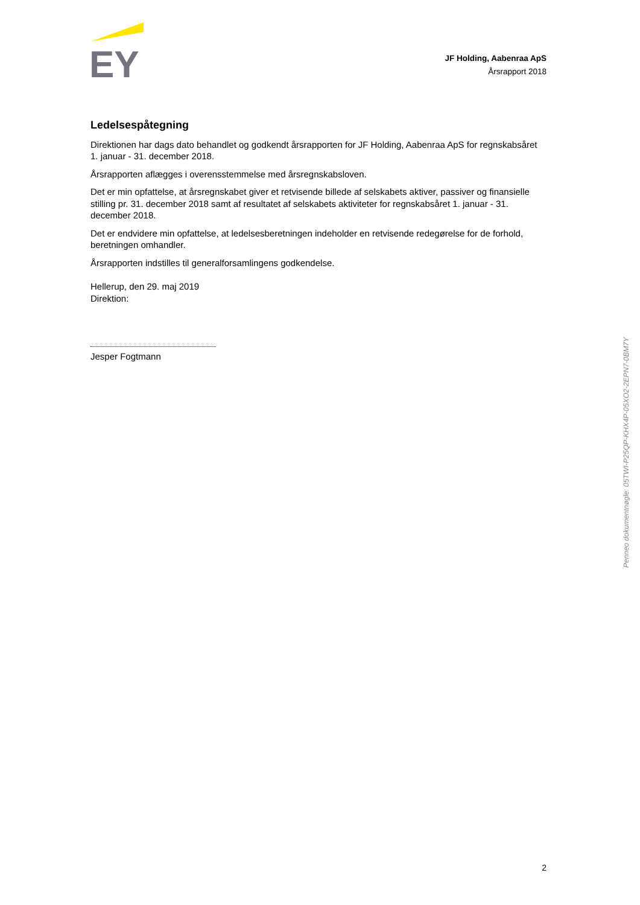EY
JF Holding, Aabenraa ApS
Årsrapport 2018
Ledelsespåtegning
Direktionen har dags dato behandlet og godkendt årsrapporten for JF Holding, Aabenraa ApS for regnskabsåret 1. januar - 31. december 2018.
Årsrapporten aflægges i overensstemmelse med årsregnskabsloven.
Det er min opfattelse, at årsregnskabet giver et retvisende billede af selskabets aktiver, passiver og finansielle stilling pr. 31. december 2018 samt af resultatet af selskabets aktiviteter for regnskabsåret 1. januar - 31. december 2018.
Det er endvidere min opfattelse, at ledelsesberetningen indeholder en retvisende redegørelse for de forhold, beretningen omhandler.
Årsrapporten indstilles til generalforsamlingens godkendelse.
Hellerup, den 29. maj 2019
Direktion:
Jesper Fogtmann
Penneo dokumentnøgle: 05TWI-P25QP-KHX4P-05XO2-2EPN7-0BM7Y
2